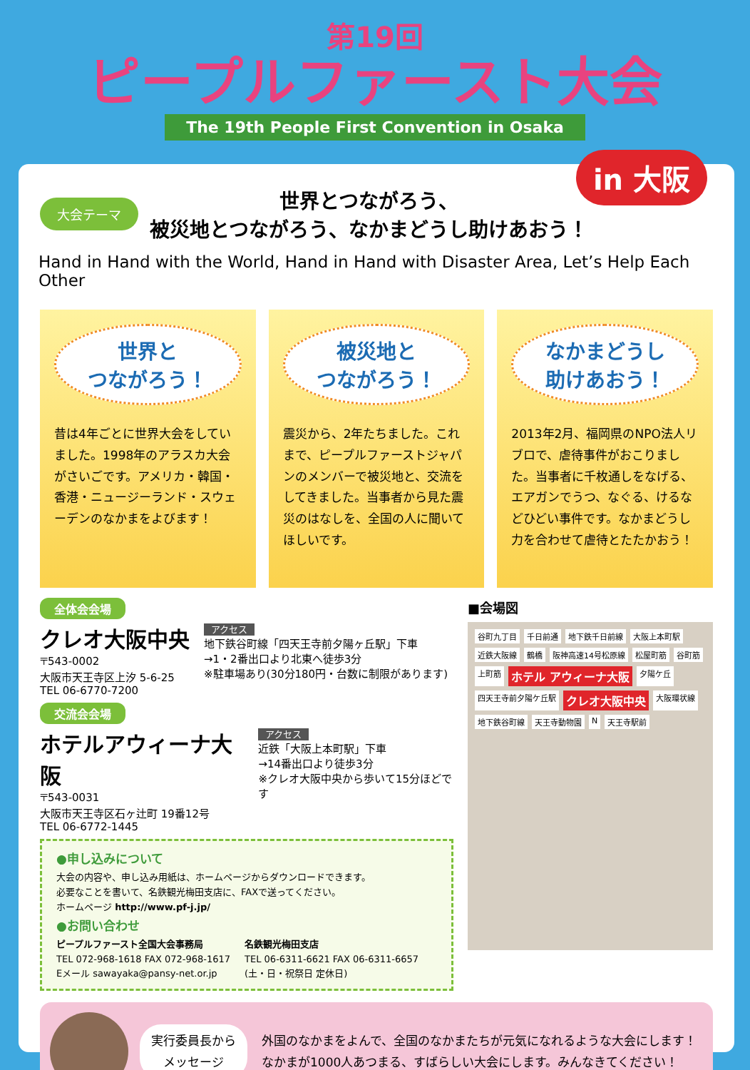第19回
ピープルファースト大会
The 19th People First Convention in Osaka
大会テーマ
世界とつながろう、
被災地とつながろう、なかまどうし助けあおう！
Hand in Hand with the World, Hand in Hand with Disaster Area, Let’s Help Each Other
世界と
つながろう！
昔は4年ごとに世界大会をしていました。1998年のアラスカ大会がさいごです。アメリカ・韓国・香港・ニュージーランド・スウェーデンのなかまをよびます！
被災地と
つながろう！
震災から、2年たちました。これまで、ピープルファーストジャパンのメンバーで被災地と、交流をしてきました。当事者から見た震災のはなしを、全国の人に聞いてほしいです。
なかまどうし
助けあおう！
2013年2月、福岡県のNPO法人リブロで、虐待事件がおこりました。当事者に千枚通しをなげる、エアガンでうつ、なぐる、けるなどひどい事件です。なかまどうし力を合わせて虐待とたたかおう！
全体会会場
クレオ大阪中央
〒543-0002
大阪市天王寺区上汐 5-6-25
TEL 06-6770-7200
アクセス
地下鉄谷町線「四天王寺前夕陽ヶ丘駅」下車
→1・2番出口より北東へ徒歩3分
※駐車場あり(30分180円・台数に制限があります)
交流会会場
ホテルアウィーナ大阪
〒543-0031
大阪市天王寺区石ヶ辻町 19番12号
TEL 06-6772-1445
アクセス
近鉄「大阪上本町駅」下車
→14番出口より徒歩3分
※クレオ大阪中央から歩いて15分ほどです
●申し込みについて
大会の内容や、申し込み用紙は、ホームページからダウンロードできます。
必要なことを書いて、名鉄観光梅田支店に、FAXで送ってください。
ホームページ http://www.pf-j.jp/
●お問い合わせ
ピープルファースト全国大会事務局
TEL 072-968-1618 FAX 072-968-1617
Eメール sawayaka@pansy-net.or.jp
名鉄観光梅田支店
TEL 06-6311-6621 FAX 06-6311-6657
(土・日・祝祭日 定休日)
■会場図
谷町九丁目 千日前通 地下鉄千日前線 大阪上本町駅 近鉄大阪線 鶴橋 阪神高速14号松原線 松屋町筋 谷町筋 上町筋 ホテル アウィーナ大阪 夕陽ケ丘 四天王寺前夕陽ケ丘駅 クレオ大阪中央 大阪環状線 地下鉄谷町線 天王寺動物園 N 天王寺駅前
実行委員長から
メッセージ
外国のなかまをよんで、全国のなかまたちが元気になれるような大会にします！
なかまが1000人あつまる、すばらしい大会にします。みんなきてください！
in 大阪